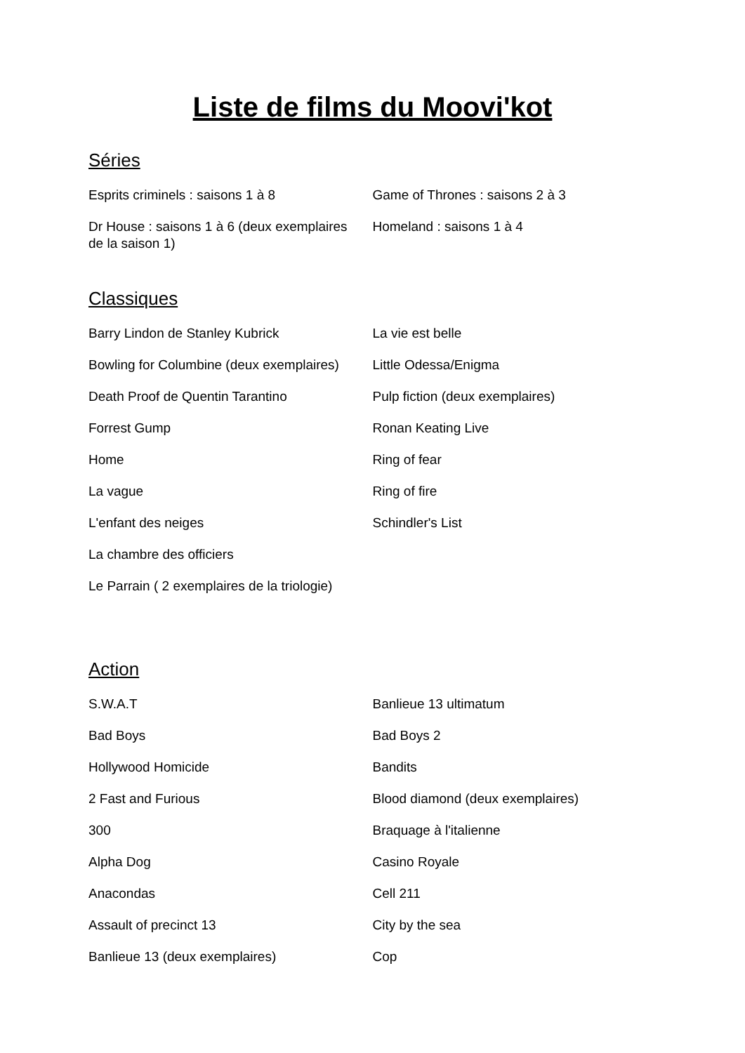Liste de films du Moovi'kot
Séries
Esprits criminels : saisons 1 à 8
Dr House : saisons 1 à 6 (deux exemplaires
de la saison 1)
Game of Thrones : saisons 2 à 3
Homeland : saisons 1 à 4
Classiques
Barry Lindon de Stanley Kubrick
Bowling for Columbine (deux exemplaires)
Death Proof de Quentin Tarantino
Forrest Gump
Home
La vague
L'enfant des neiges
La chambre des officiers
Le Parrain ( 2 exemplaires de la triologie)
La vie est belle
Little Odessa/Enigma
Pulp fiction (deux exemplaires)
Ronan Keating Live
Ring of fear
Ring of fire
Schindler's List
Action
S.W.A.T
Bad Boys
Hollywood Homicide
2 Fast and Furious
300
Alpha Dog
Anacondas
Assault of precinct 13
Banlieue 13 (deux exemplaires)
Banlieue 13 ultimatum
Bad Boys 2
Bandits
Blood diamond (deux exemplaires)
Braquage à l'italienne
Casino Royale
Cell 211
City by the sea
Cop